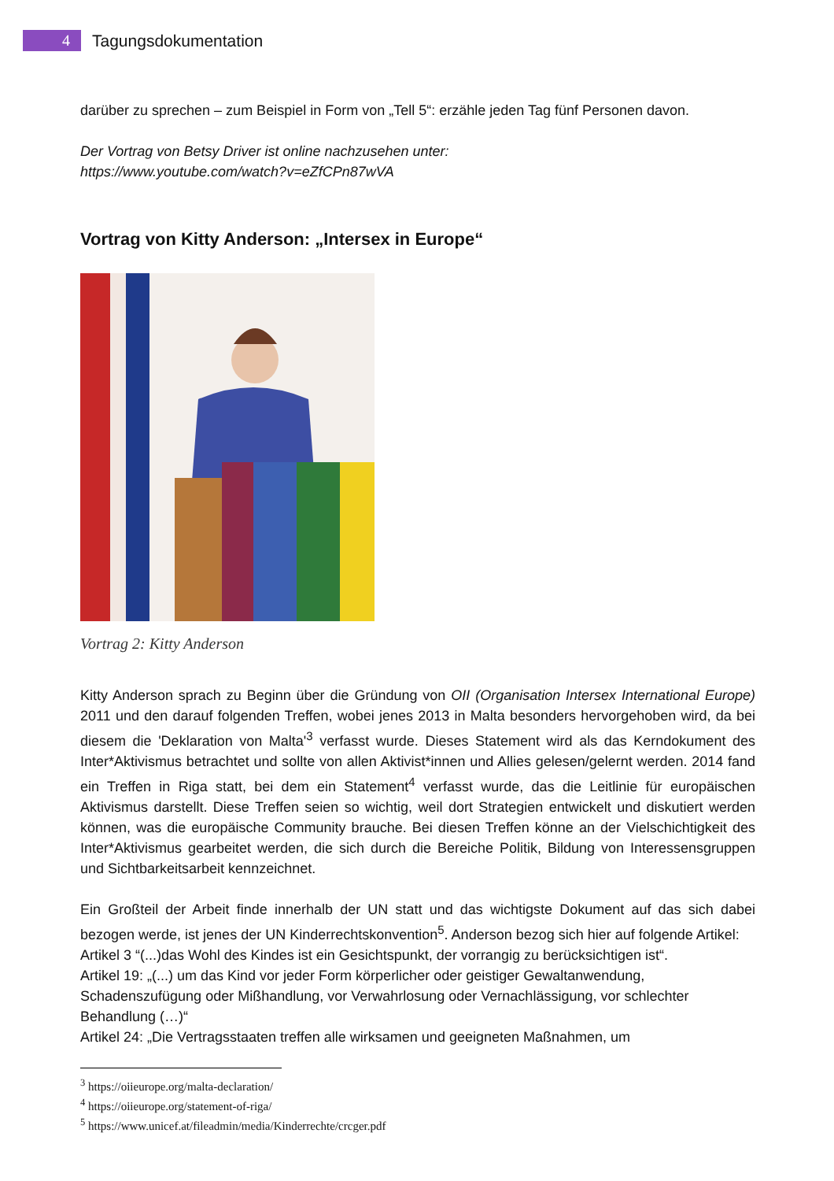4 Tagungsdokumentation
darüber zu sprechen – zum Beispiel in Form von „Tell 5“: erzähle jeden Tag fünf Personen davon.
Der Vortrag von Betsy Driver ist online nachzusehen unter:
https://www.youtube.com/watch?v=eZfCPn87wVA
Vortrag von Kitty Anderson: „Intersex in Europe“
Vortrag 2: Kitty Anderson
Kitty Anderson sprach zu Beginn über die Gründung von OII (Organisation Intersex International Europe) 2011 und den darauf folgenden Treffen, wobei jenes 2013 in Malta besonders hervorgehoben wird, da bei diesem die 'Deklaration von Malta'<sup>3</sup> verfasst wurde. Dieses Statement wird als das Kerndokument des Inter*Aktivismus betrachtet und sollte von allen Aktivist*innen und Allies gelesen/gelernt werden. 2014 fand ein Treffen in Riga statt, bei dem ein Statement<sup>4</sup> verfasst wurde, das die Leitlinie für europäischen Aktivismus darstellt. Diese Treffen seien so wichtig, weil dort Strategien entwickelt und diskutiert werden können, was die europäische Community brauche. Bei diesen Treffen könne an der Vielschichtigkeit des Inter*Aktivismus gearbeitet werden, die sich durch die Bereiche Politik, Bildung von Interessensgruppen und Sichtbarkeitsarbeit kennzeichnet.
Ein Großteil der Arbeit finde innerhalb der UN statt und das wichtigste Dokument auf das sich dabei bezogen werde, ist jenes der UN Kinderrechtskonvention<sup>5</sup>. Anderson bezog sich hier auf folgende Artikel:
Artikel 3 “(...)das Wohl des Kindes ist ein Gesichtspunkt, der vorrangig zu berücksichtigen ist“.
Artikel 19: „(...) um das Kind vor jeder Form körperlicher oder geistiger Gewaltanwendung, Schadenszufügung oder Mißhandlung, vor Verwahrlosung oder Vernachlässigung, vor schlechter Behandlung (…)“
Artikel 24: „Die Vertragsstaaten treffen alle wirksamen und geeigneten Maßnahmen, um
<sup>3</sup> https://oiieurope.org/malta-declaration/
<sup>4</sup> https://oiieurope.org/statement-of-riga/
<sup>5</sup> https://www.unicef.at/fileadmin/media/Kinderrechte/crcger.pdf